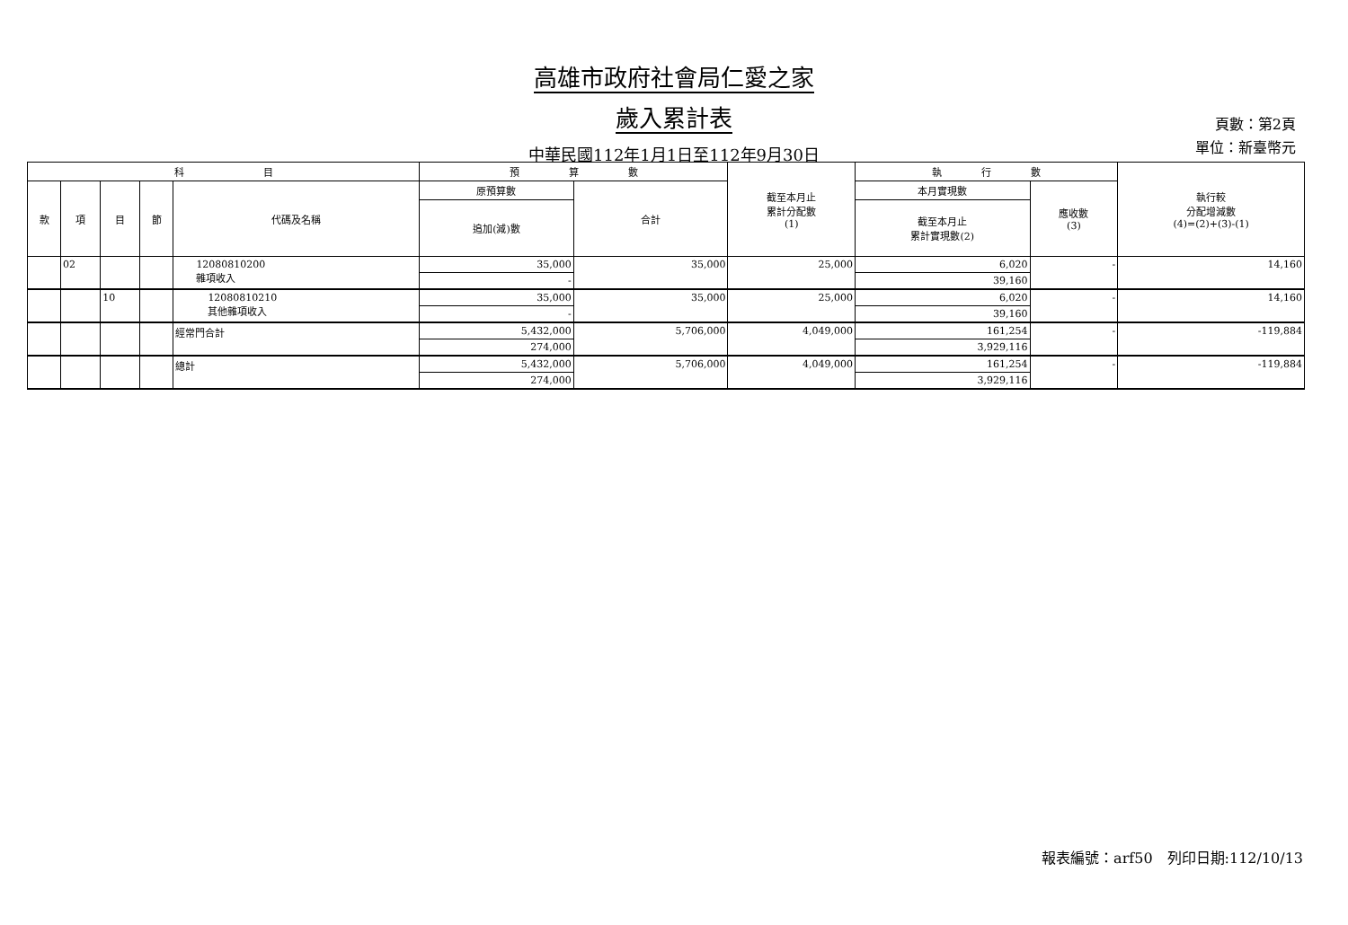高雄市政府社會局仁愛之家
歲入累計表
中華民國112年1月1日至112年9月30日
頁數：第2頁
單位：新臺幣元
| 科 目 | | | | | 預 算 數 | | 截至本月止 累計分配數 (1) | 執 行 數 | | 執行較 分配增減數 (4)=(2)+(3)-(1) |
| --- | --- | --- | --- | --- | --- | --- | --- | --- | --- | --- |
| 款 | 項 | 目 | 節 | 代碼及名稱 | 原預算數 | 合計 | | 本月實現數 | 應收數 (3) | |
| | | | | | 追加(減)數 | | | 截至本月止 累計實現數(2) | | |
| | 02 | | | 12080810200 雜項收入 | 35,000 | 35,000 | 25,000 | 6,020 | - | 14,160 |
| | | | | | - | | | 39,160 | | |
| | | 10 | | 12080810210 其他雜項收入 | 35,000 | 35,000 | 25,000 | 6,020 | - | 14,160 |
| | | | | | - | | | 39,160 | | |
| | | | | 經常門合計 | 5,432,000 | 5,706,000 | 4,049,000 | 161,254 | - | -119,884 |
| | | | | | 274,000 | | | 3,929,116 | | |
| | | | | 總計 | 5,432,000 | 5,706,000 | 4,049,000 | 161,254 | - | -119,884 |
| | | | | | 274,000 | | | 3,929,116 | | |
報表編號：arf50　列印日期:112/10/13